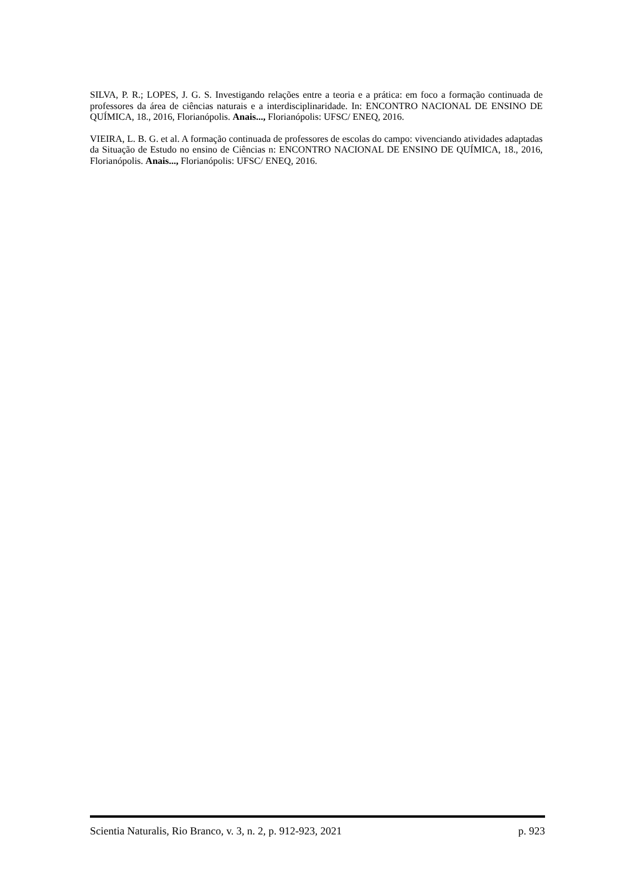SILVA, P. R.; LOPES, J. G. S. Investigando relações entre a teoria e a prática: em foco a formação continuada de professores da área de ciências naturais e a interdisciplinaridade. In: ENCONTRO NACIONAL DE ENSINO DE QUÍMICA, 18., 2016, Florianópolis. Anais..., Florianópolis: UFSC/ ENEQ, 2016.
VIEIRA, L. B. G. et al. A formação continuada de professores de escolas do campo: vivenciando atividades adaptadas da Situação de Estudo no ensino de Ciências n: ENCONTRO NACIONAL DE ENSINO DE QUÍMICA, 18., 2016, Florianópolis. Anais..., Florianópolis: UFSC/ ENEQ, 2016.
Scientia Naturalis, Rio Branco, v. 3, n. 2, p. 912-923, 2021 p. 923